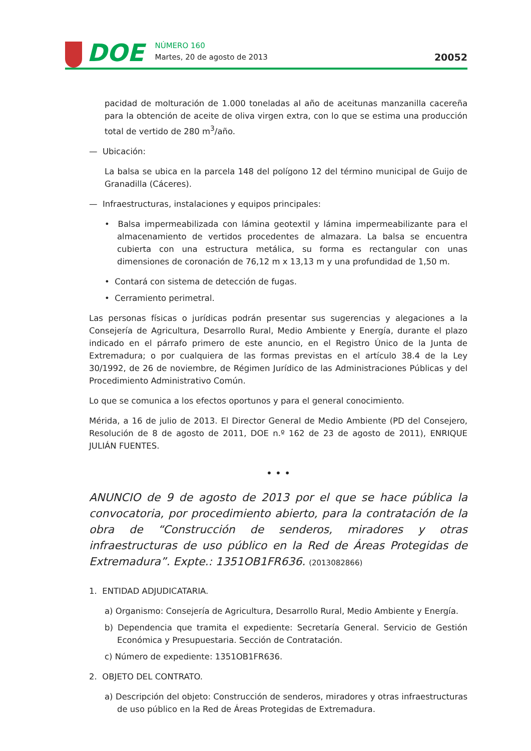DOE
NÚMERO 160
Martes, 20 de agosto de 2013
20052
pacidad de molturación de 1.000 toneladas al año de aceitunas manzanilla cacereña para la obtención de aceite de oliva virgen extra, con lo que se estima una producción total de vertido de 280 m<sup>3</sup>/año.
— Ubicación:
La balsa se ubica en la parcela 148 del polígono 12 del término municipal de Guijo de Granadilla (Cáceres).
— Infraestructuras, instalaciones y equipos principales:
• Balsa impermeabilizada con lámina geotextil y lámina impermeabilizante para el almacenamiento de vertidos procedentes de almazara. La balsa se encuentra cubierta con una estructura metálica, su forma es rectangular con unas dimensiones de coronación de 76,12 m x 13,13 m y una profundidad de 1,50 m.
• Contará con sistema de detección de fugas.
• Cerramiento perimetral.
Las personas físicas o jurídicas podrán presentar sus sugerencias y alegaciones a la Consejería de Agricultura, Desarrollo Rural, Medio Ambiente y Energía, durante el plazo indicado en el párrafo primero de este anuncio, en el Registro Único de la Junta de Extremadura; o por cualquiera de las formas previstas en el artículo 38.4 de la Ley 30/1992, de 26 de noviembre, de Régimen Jurídico de las Administraciones Públicas y del Procedimiento Administrativo Común.
Lo que se comunica a los efectos oportunos y para el general conocimiento.
Mérida, a 16 de julio de 2013. El Director General de Medio Ambiente (PD del Consejero, Resolución de 8 de agosto de 2011, DOE n.º 162 de 23 de agosto de 2011), ENRIQUE JULIÁN FUENTES.
• • •
ANUNCIO de 9 de agosto de 2013 por el que se hace pública la convocatoria, por procedimiento abierto, para la contratación de la obra de “Construcción de senderos, miradores y otras infraestructuras de uso público en la Red de Áreas Protegidas de Extremadura”. Expte.: 1351OB1FR636. (2013082866)
1. ENTIDAD ADJUDICATARIA.
a) Organismo: Consejería de Agricultura, Desarrollo Rural, Medio Ambiente y Energía.
b) Dependencia que tramita el expediente: Secretaría General. Servicio de Gestión Económica y Presupuestaria. Sección de Contratación.
c) Número de expediente: 1351OB1FR636.
2. OBJETO DEL CONTRATO.
a) Descripción del objeto: Construcción de senderos, miradores y otras infraestructuras de uso público en la Red de Áreas Protegidas de Extremadura.